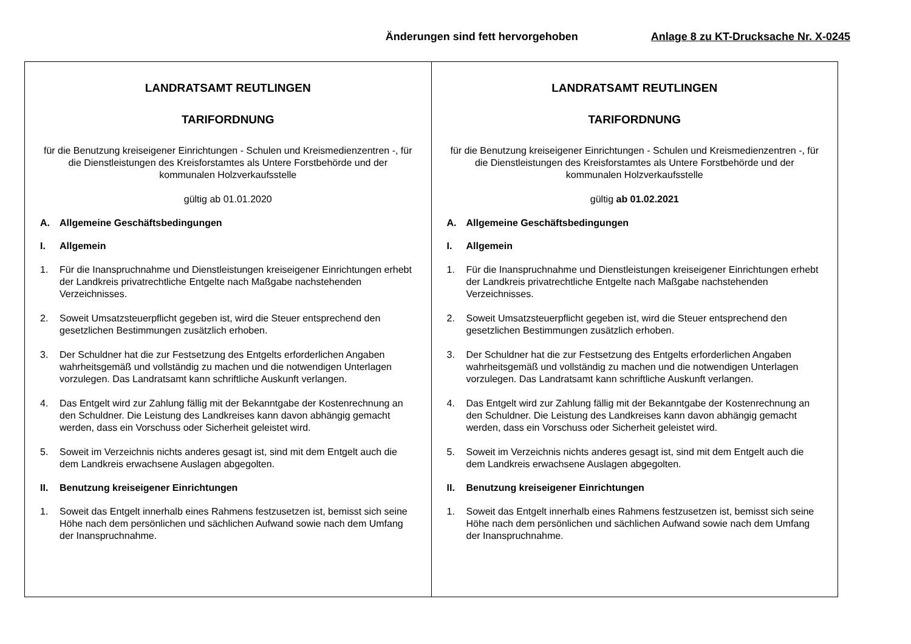Änderungen sind fett hervorgehoben Anlage 8 zu KT-Drucksache Nr. X-0245
| LANDRATSAMT REUTLINGEN TARIFORDNUNG für die Benutzung kreiseigener Einrichtungen - Schulen und Kreismedienzentren -, für die Dienstleistungen des Kreisforstamtes als Untere Forstbehörde und der kommunalen Holzverkaufsstelle gültig ab 01.01.2020 A. Allgemeine Geschäftsbedingungen I. Allgemein 1. Für die Inanspruchnahme und Dienstleistungen kreiseigener Einrichtungen erhebt der Landkreis privatrechtliche Entgelte nach Maßgabe nachstehenden Verzeichnisses. 2. Soweit Umsatzsteuerpflicht gegeben ist, wird die Steuer entsprechend den gesetzlichen Bestimmungen zusätzlich erhoben. 3. Der Schuldner hat die zur Festsetzung des Entgelts erforderlichen Angaben wahrheitsgemäß und vollständig zu machen und die notwendigen Unterlagen vorzulegen. Das Landratsamt kann schriftliche Auskunft verlangen. 4. Das Entgelt wird zur Zahlung fällig mit der Bekanntgabe der Kostenrechnung an den Schuldner. Die Leistung des Landkreises kann davon abhängig gemacht werden, dass ein Vorschuss oder Sicherheit geleistet wird. 5. Soweit im Verzeichnis nichts anderes gesagt ist, sind mit dem Entgelt auch die dem Landkreis erwachsene Auslagen abgegolten. II. Benutzung kreiseigener Einrichtungen 1. Soweit das Entgelt innerhalb eines Rahmens festzusetzen ist, bemisst sich seine Höhe nach dem persönlichen und sächlichen Aufwand sowie nach dem Umfang der Inanspruchnahme. | LANDRATSAMT REUTLINGEN TARIFORDNUNG für die Benutzung kreiseigener Einrichtungen - Schulen und Kreismedienzentren -, für die Dienstleistungen des Kreisforstamtes als Untere Forstbehörde und der kommunalen Holzverkaufsstelle gültig ab 01.02.2021 A. Allgemeine Geschäftsbedingungen I. Allgemein 1. Für die Inanspruchnahme und Dienstleistungen kreiseigener Einrichtungen erhebt der Landkreis privatrechtliche Entgelte nach Maßgabe nachstehenden Verzeichnisses. 2. Soweit Umsatzsteuerpflicht gegeben ist, wird die Steuer entsprechend den gesetzlichen Bestimmungen zusätzlich erhoben. 3. Der Schuldner hat die zur Festsetzung des Entgelts erforderlichen Angaben wahrheitsgemäß und vollständig zu machen und die notwendigen Unterlagen vorzulegen. Das Landratsamt kann schriftliche Auskunft verlangen. 4. Das Entgelt wird zur Zahlung fällig mit der Bekanntgabe der Kostenrechnung an den Schuldner. Die Leistung des Landkreises kann davon abhängig gemacht werden, dass ein Vorschuss oder Sicherheit geleistet wird. 5. Soweit im Verzeichnis nichts anderes gesagt ist, sind mit dem Entgelt auch die dem Landkreis erwachsene Auslagen abgegolten. II. Benutzung kreiseigener Einrichtungen 1. Soweit das Entgelt innerhalb eines Rahmens festzusetzen ist, bemisst sich seine Höhe nach dem persönlichen und sächlichen Aufwand sowie nach dem Umfang der Inanspruchnahme. |